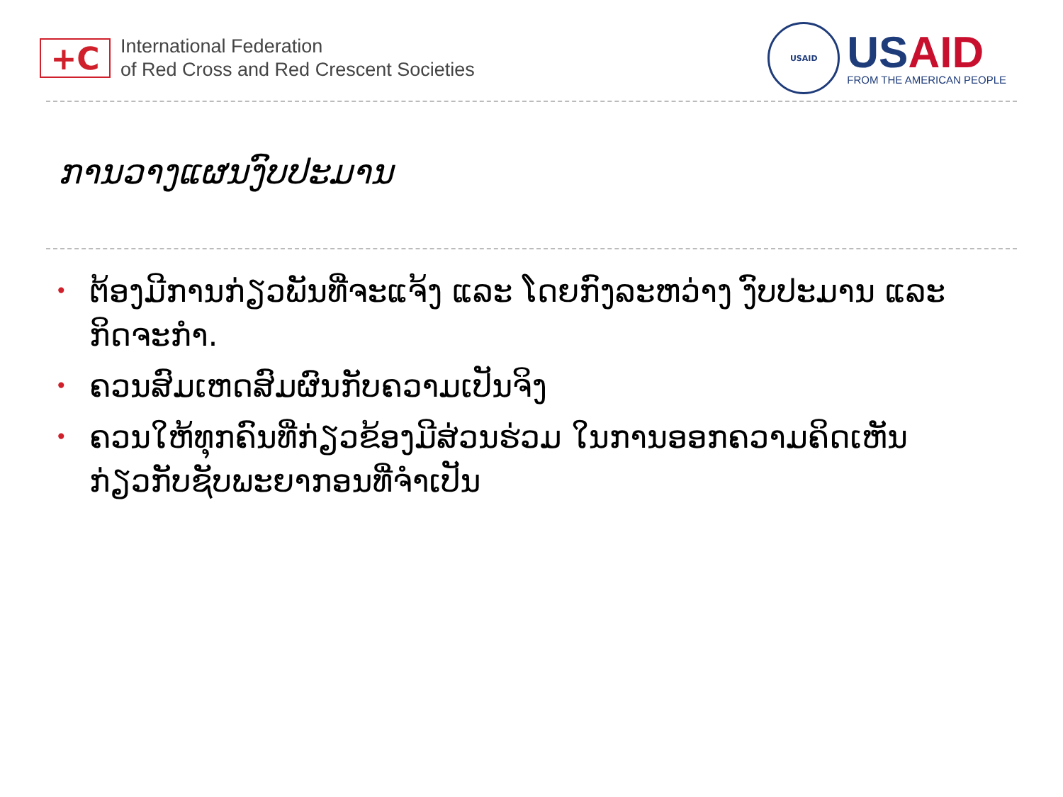+C
International Federation
of Red Cross and Red Crescent Societies
USAID
US AID
FROM THE AMERICAN PEOPLE
ການວາງແຜນງົບປະມານ
• ຕ້ອງມີການກ່ຽວພັນທີ່ຈະແຈ້ງ ແລະ ໂດຍກົງລະຫວ່າງ ງົບປະມານ ແລະ ກິດຈະກໍາ.
• ຄວນສົມເຫດສົມຜົນກັບຄວາມເປັນຈິງ
• ຄວນໃຫ້ທຸກຄົນທີ່ກ່ຽວຂ້ອງມີສ່ວນຮ່ວມ ໃນການອອກຄວາມຄິດເຫັນກ່ຽວກັບຊັບພະຍາກອນທີ່ຈໍາເປັນ